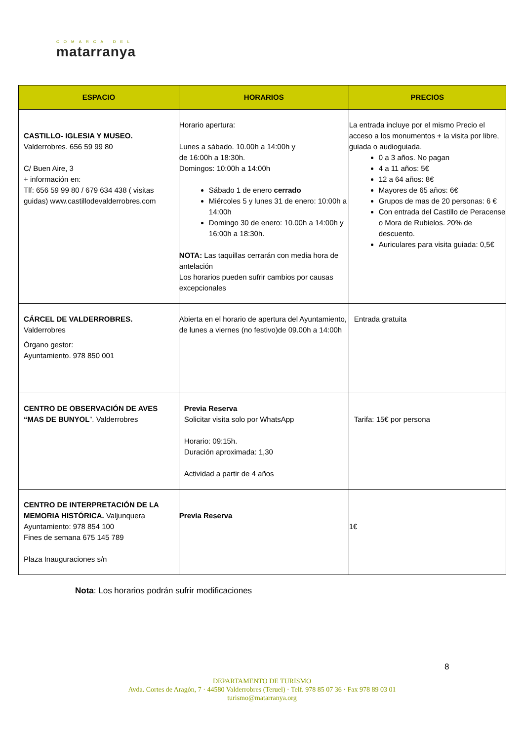COMARCA DEL
matarranya
| ESPACIO | HORARIOS | PRECIOS |
| --- | --- | --- |
| CASTILLO- IGLESIA Y MUSEO. Valderrobres. 656 59 99 80 C/ Buen Aire, 3 + información en: Tlf: 656 59 99 80 / 679 634 438 ( visitas guidas) www.castillodevalderrobres.com | Horario apertura: Lunes a sábado. 10.00h a 14:00h y de 16:00h a 18:30h. Domingos: 10:00h a 14:00h Sábado 1 de enero cerrado Miércoles 5 y lunes 31 de enero: 10:00h a 14:00h Domingo 30 de enero: 10.00h a 14:00h y 16:00h a 18:30h. NOTA: Las taquillas cerrarán con media hora de antelación Los horarios pueden sufrir cambios por causas excepcionales | La entrada incluye por el mismo Precio el acceso a los monumentos + la visita por libre, guiada o audioguiada. 0 a 3 años. No pagan 4 a 11 años: 5€ 12 a 64 años: 8€ Mayores de 65 años: 6€ Grupos de mas de 20 personas: 6 € Con entrada del Castillo de Peracense o Mora de Rubielos. 20% de descuento. Auriculares para visita guiada: 0,5€ |
| CÁRCEL DE VALDERROBRES. Valderrobres Órgano gestor: Ayuntamiento. 978 850 001 | Abierta en el horario de apertura del Ayuntamiento, de lunes a viernes (no festivo)de 09.00h a 14:00h | Entrada gratuita |
| CENTRO DE OBSERVACIÓN DE AVES “MAS DE BUNYOL ”. Valderrobres | Previa Reserva Solicitar visita solo por WhatsApp Horario: 09:15h. Duración aproximada: 1,30 Actividad a partir de 4 años | Tarifa: 15€ por persona |
| CENTRO DE INTERPRETACIÓN DE LA MEMORIA HISTÓRICA. Valjunquera Ayuntamiento: 978 854 100 Fines de semana 675 145 789 Plaza Inauguraciones s/n | Previa Reserva | 1€ |
Nota: Los horarios podrán sufrir modificaciones
8
DEPARTAMENTO DE TURISMO
Avda. Cortes de Aragón, 7 · 44580 Valderrobres (Teruel) · Telf. 978 85 07 36 · Fax 978 89 03 01
turismo@matarranya.org